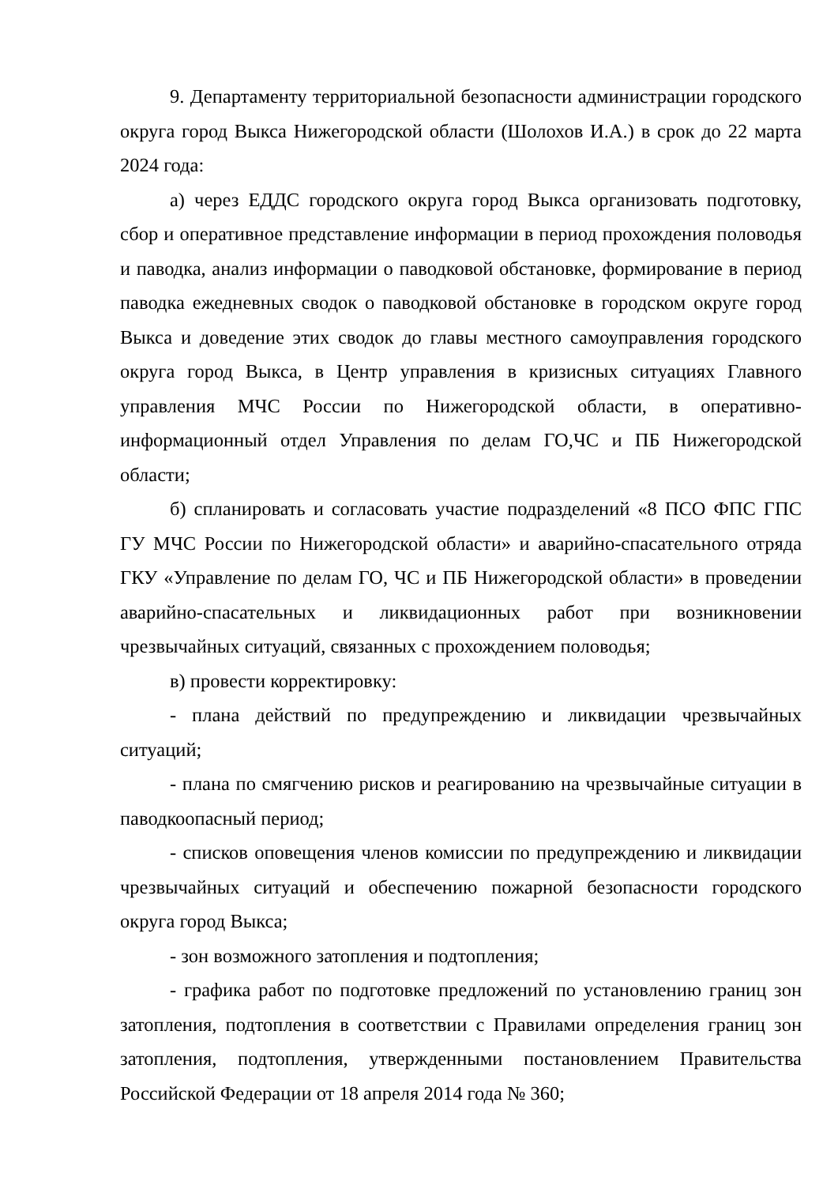9. Департаменту территориальной безопасности администрации городского округа город Выкса Нижегородской области (Шолохов И.А.) в срок до 22 марта 2024 года:
а) через ЕДДС городского округа город Выкса организовать подготовку, сбор и оперативное представление информации в период прохождения половодья и паводка, анализ информации о паводковой обстановке, формирование в период паводка ежедневных сводок о паводковой обстановке в городском округе город Выкса и доведение этих сводок до главы местного самоуправления городского округа город Выкса, в Центр управления в кризисных ситуациях Главного управления МЧС России по Нижегородской области, в оперативно-информационный отдел Управления по делам ГО,ЧС и ПБ Нижегородской области;
б) спланировать и согласовать участие подразделений «8 ПСО ФПС ГПС ГУ МЧС России по Нижегородской области» и аварийно-спасательного отряда ГКУ «Управление по делам ГО, ЧС и ПБ Нижегородской области» в проведении аварийно-спасательных и ликвидационных работ при возникновении чрезвычайных ситуаций, связанных с прохождением половодья;
в) провести корректировку:
- плана действий по предупреждению и ликвидации чрезвычайных ситуаций;
- плана по смягчению рисков и реагированию на чрезвычайные ситуации в паводкоопасный период;
- списков оповещения членов комиссии по предупреждению и ликвидации чрезвычайных ситуаций и обеспечению пожарной безопасности городского округа город Выкса;
- зон возможного затопления и подтопления;
- графика работ по подготовке предложений по установлению границ зон затопления, подтопления в соответствии с Правилами определения границ зон затопления, подтопления, утвержденными постановлением Правительства Российской Федерации от 18 апреля 2014 года № 360;